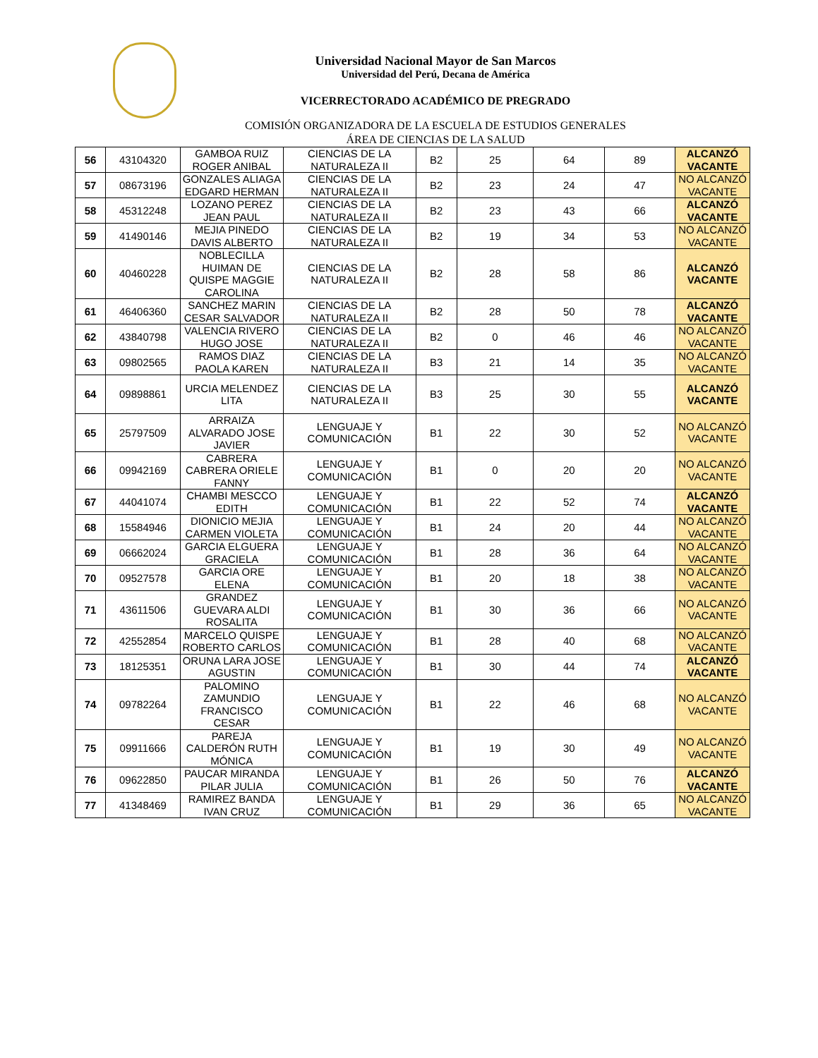Universidad Nacional Mayor de San Marcos
Universidad del Perú, Decana de América
VICERRECTORADO ACADÉMICO DE PREGRADO
COMISIÓN ORGANIZADORA DE LA ESCUELA DE ESTUDIOS GENERALES
ÁREA DE CIENCIAS DE LA SALUD
| 56 | 43104320 | GAMBOA RUIZ ROGER ANIBAL | CIENCIAS DE LA NATURALEZA II | B2 | 25 | 64 | 89 | ALCANZÓ VACANTE |
| 57 | 08673196 | GONZALES ALIAGA EDGARD HERMAN | CIENCIAS DE LA NATURALEZA II | B2 | 23 | 24 | 47 | NO ALCANZÓ VACANTE |
| 58 | 45312248 | LOZANO PEREZ JEAN PAUL | CIENCIAS DE LA NATURALEZA II | B2 | 23 | 43 | 66 | ALCANZÓ VACANTE |
| 59 | 41490146 | MEJIA PINEDO DAVIS ALBERTO | CIENCIAS DE LA NATURALEZA II | B2 | 19 | 34 | 53 | NO ALCANZÓ VACANTE |
| 60 | 40460228 | NOBLECILLA HUIMAN DE QUISPE MAGGIE CAROLINA | CIENCIAS DE LA NATURALEZA II | B2 | 28 | 58 | 86 | ALCANZÓ VACANTE |
| 61 | 46406360 | SANCHEZ MARIN CESAR SALVADOR | CIENCIAS DE LA NATURALEZA II | B2 | 28 | 50 | 78 | ALCANZÓ VACANTE |
| 62 | 43840798 | VALENCIA RIVERO HUGO JOSE | CIENCIAS DE LA NATURALEZA II | B2 | 0 | 46 | 46 | NO ALCANZÓ VACANTE |
| 63 | 09802565 | RAMOS DIAZ PAOLA KAREN | CIENCIAS DE LA NATURALEZA II | B3 | 21 | 14 | 35 | NO ALCANZÓ VACANTE |
| 64 | 09898861 | URCIA MELENDEZ LITA | CIENCIAS DE LA NATURALEZA II | B3 | 25 | 30 | 55 | ALCANZÓ VACANTE |
| 65 | 25797509 | ARRAIZA ALVARADO JOSE JAVIER | LENGUAJE Y COMUNICACIÓN | B1 | 22 | 30 | 52 | NO ALCANZÓ VACANTE |
| 66 | 09942169 | CABRERA CABRERA ORIELE FANNY | LENGUAJE Y COMUNICACIÓN | B1 | 0 | 20 | 20 | NO ALCANZÓ VACANTE |
| 67 | 44041074 | CHAMBI MESCCO EDITH | LENGUAJE Y COMUNICACIÓN | B1 | 22 | 52 | 74 | ALCANZÓ VACANTE |
| 68 | 15584946 | DIONICIO MEJIA CARMEN VIOLETA | LENGUAJE Y COMUNICACIÓN | B1 | 24 | 20 | 44 | NO ALCANZÓ VACANTE |
| 69 | 06662024 | GARCIA ELGUERA GRACIELA | LENGUAJE Y COMUNICACIÓN | B1 | 28 | 36 | 64 | NO ALCANZÓ VACANTE |
| 70 | 09527578 | GARCIA ORE ELENA | LENGUAJE Y COMUNICACIÓN | B1 | 20 | 18 | 38 | NO ALCANZÓ VACANTE |
| 71 | 43611506 | GRANDEZ GUEVARA ALDI ROSALITA | LENGUAJE Y COMUNICACIÓN | B1 | 30 | 36 | 66 | NO ALCANZÓ VACANTE |
| 72 | 42552854 | MARCELO QUISPE ROBERTO CARLOS | LENGUAJE Y COMUNICACIÓN | B1 | 28 | 40 | 68 | NO ALCANZÓ VACANTE |
| 73 | 18125351 | ORUNA LARA JOSE AGUSTIN | LENGUAJE Y COMUNICACIÓN | B1 | 30 | 44 | 74 | ALCANZÓ VACANTE |
| 74 | 09782264 | PALOMINO ZAMUNDIO FRANCISCO CESAR | LENGUAJE Y COMUNICACIÓN | B1 | 22 | 46 | 68 | NO ALCANZÓ VACANTE |
| 75 | 09911666 | PAREJA CALDERÓN RUTH MÓNICA | LENGUAJE Y COMUNICACIÓN | B1 | 19 | 30 | 49 | NO ALCANZÓ VACANTE |
| 76 | 09622850 | PAUCAR MIRANDA PILAR JULIA | LENGUAJE Y COMUNICACIÓN | B1 | 26 | 50 | 76 | ALCANZÓ VACANTE |
| 77 | 41348469 | RAMIREZ BANDA IVAN CRUZ | LENGUAJE Y COMUNICACIÓN | B1 | 29 | 36 | 65 | NO ALCANZÓ VACANTE |